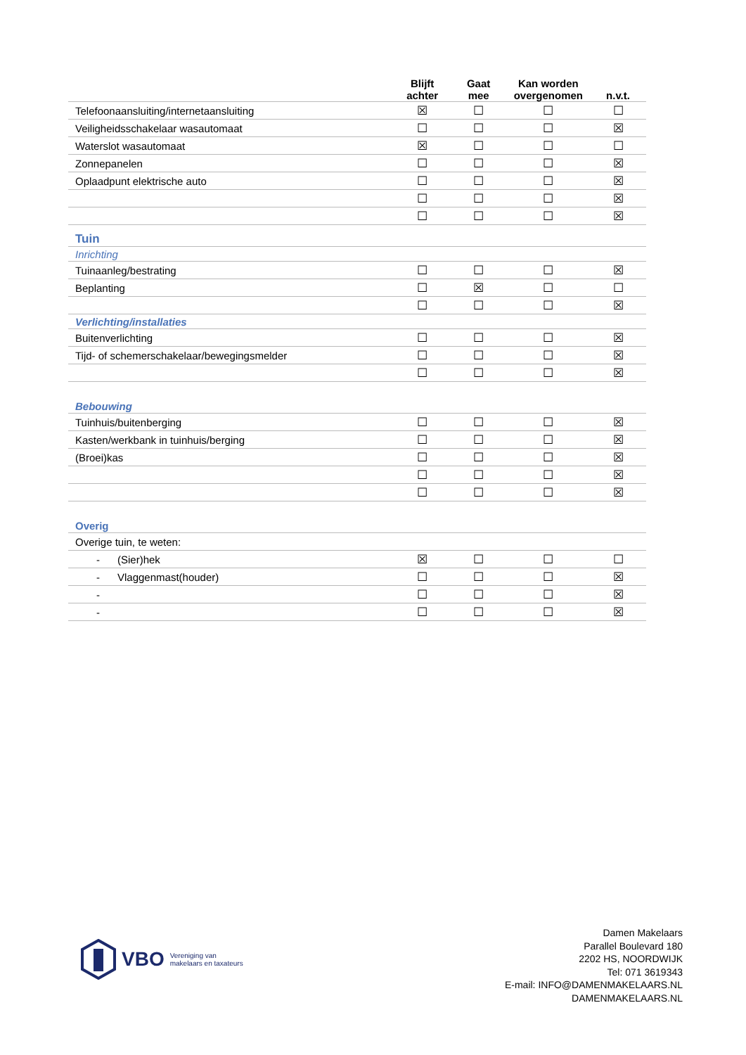| | Blijft achter | Gaat mee | Kan worden overgenomen | n.v.t. |
| --- | --- | --- | --- | --- |
| Telefoonaansluiting/internetaansluiting | ☒ | ☐ | ☐ | ☐ |
| Veiligheidsschakelaar wasautomaat | ☐ | ☐ | ☐ | ☒ |
| Waterslot wasautomaat | ☒ | ☐ | ☐ | ☐ |
| Zonnepanelen | ☐ | ☐ | ☐ | ☒ |
| Oplaadpunt elektrische auto | ☐ | ☐ | ☐ | ☒ |
| | ☐ | ☐ | ☐ | ☒ |
| | ☐ | ☐ | ☐ | ☒ |
| Tuin | | | | |
| Inrichting | | | | |
| Tuinaanleg/bestrating | ☐ | ☐ | ☐ | ☒ |
| Beplanting | ☐ | ☒ | ☐ | ☐ |
| | ☐ | ☐ | ☐ | ☒ |
| Verlichting/installaties | | | | |
| Buitenverlichting | ☐ | ☐ | ☐ | ☒ |
| Tijd- of schemerschakelaar/bewegingsmelder | ☐ | ☐ | ☐ | ☒ |
| | ☐ | ☐ | ☐ | ☒ |
| Bebouwing | | | | |
| Tuinhuis/buitenberging | ☐ | ☐ | ☐ | ☒ |
| Kasten/werkbank in tuinhuis/berging | ☐ | ☐ | ☐ | ☒ |
| (Broei)kas | ☐ | ☐ | ☐ | ☒ |
| | ☐ | ☐ | ☐ | ☒ |
| | ☐ | ☐ | ☐ | ☒ |
| Overig | | | | |
| Overige tuin, te weten: | | | | |
| - (Sier)hek | ☒ | ☐ | ☐ | ☐ |
| - Vlaggenmast(houder) | ☐ | ☐ | ☐ | ☒ |
| - | ☐ | ☐ | ☐ | ☒ |
| - | ☐ | ☐ | ☐ | ☒ |
VBO Vereniging van
makelaars en taxateurs
Damen Makelaars
Parallel Boulevard 180
2202 HS, NOORDWIJK
Tel: 071 3619343
E-mail: INFO@DAMENMAKELAARS.NL
DAMENMAKELAARS.NL